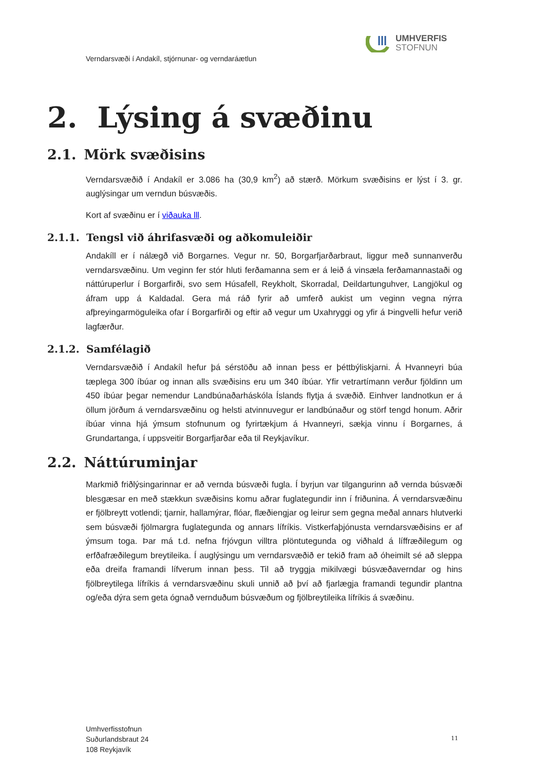UMHVERFIS
STOFNUN
Verndarsvæði í Andakíl, stjórnunar- og verndaráætlun
2. Lýsing á svæðinu
2.1. Mörk svæðisins
Verndarsvæðið í Andakíl er 3.086 ha (30,9 km<sup>2</sup>) að stærð. Mörkum svæðisins er lýst í 3. gr. auglýsingar um verndun búsvæðis.
Kort af svæðinu er í viðauka lll.
2.1.1. Tengsl við áhrifasvæði og aðkomuleiðir
Andakíll er í nálægð við Borgarnes. Vegur nr. 50, Borgarfjarðarbraut, liggur með sunnanverðu verndarsvæðinu. Um veginn fer stór hluti ferðamanna sem er á leið á vinsæla ferðamannastaði og náttúruperlur í Borgarfirði, svo sem Húsafell, Reykholt, Skorradal, Deildartunguhver, Langjökul og áfram upp á Kaldadal. Gera má ráð fyrir að umferð aukist um veginn vegna nýrra afþreyingarmöguleika ofar í Borgarfirði og eftir að vegur um Uxahryggi og yfir á Þingvelli hefur verið lagfærður.
2.1.2. Samfélagið
Verndarsvæðið í Andakíl hefur þá sérstöðu að innan þess er þéttbýliskjarni. Á Hvanneyri búa tæplega 300 íbúar og innan alls svæðisins eru um 340 íbúar. Yfir vetrartímann verður fjöldinn um 450 íbúar þegar nemendur Landbúnaðarháskóla Íslands flytja á svæðið. Einhver landnotkun er á öllum jörðum á verndarsvæðinu og helsti atvinnuvegur er landbúnaður og störf tengd honum. Aðrir íbúar vinna hjá ýmsum stofnunum og fyrirtækjum á Hvanneyri, sækja vinnu í Borgarnes, á Grundartanga, í uppsveitir Borgarfjarðar eða til Reykjavíkur.
2.2. Náttúruminjar
Markmið friðlýsingarinnar er að vernda búsvæði fugla. Í byrjun var tilgangurinn að vernda búsvæði blesgæsar en með stækkun svæðisins komu aðrar fuglategundir inn í friðunina. Á verndarsvæðinu er fjölbreytt votlendi; tjarnir, hallamýrar, flóar, flæðiengjar og leirur sem gegna meðal annars hlutverki sem búsvæði fjölmargra fuglategunda og annars lífríkis. Vistkerfaþjónusta verndarsvæðisins er af ýmsum toga. Þar má t.d. nefna frjóvgun villtra plöntutegunda og viðhald á líffræðilegum og erfðafræðilegum breytileika. Í auglýsingu um verndarsvæðið er tekið fram að óheimilt sé að sleppa eða dreifa framandi lífverum innan þess. Til að tryggja mikilvægi búsvæðaverndar og hins fjölbreytilega lífríkis á verndarsvæðinu skuli unnið að því að fjarlægja framandi tegundir plantna og/eða dýra sem geta ógnað vernduðum búsvæðum og fjölbreytileika lífríkis á svæðinu.
Umhverfisstofnun
Suðurlandsbraut 24
108 Reykjavík
11